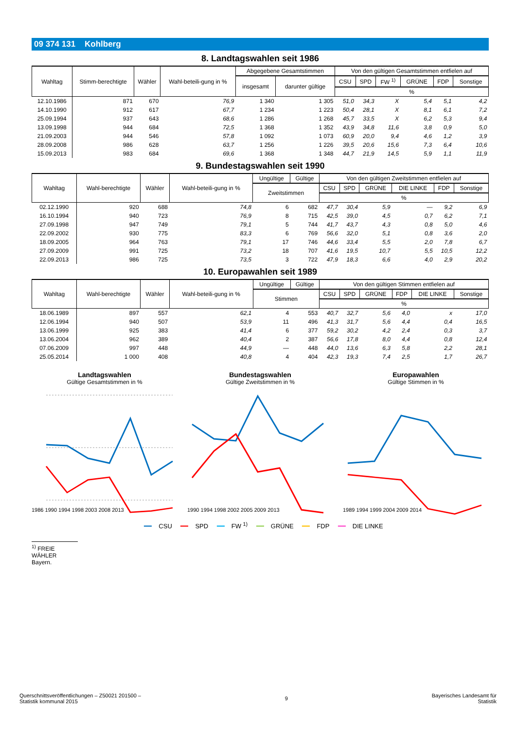09 374 131 Kohlberg
8. Landtagswahlen seit 1986
| Wahltag | Stimm-berechtigte | Wähler | Wahl-beteili-gung in % | Abgegebene Gesamtstimmen | | Von den gültigen Gesamtstimmen entfielen auf | | | | | |
| --- | --- | --- | --- | --- | --- | --- | --- | --- | --- | --- | --- |
| | | | | insgesamt | darunter gültige | CSU | SPD | FW <sup>1)</sup> | GRÜNE | FDP | Sonstige |
| | | | | | | % | | | | | |
| 12.10.1986 | 871 | 670 | 76,9 | 1 340 | 1 305 | 51,0 | 34,3 | X | 5,4 | 5,1 | 4,2 |
| 14.10.1990 | 912 | 617 | 67,7 | 1 234 | 1 223 | 50,4 | 28,1 | X | 8,1 | 6,1 | 7,2 |
| 25.09.1994 | 937 | 643 | 68,6 | 1 286 | 1 268 | 45,7 | 33,5 | X | 6,2 | 5,3 | 9,4 |
| 13.09.1998 | 944 | 684 | 72,5 | 1 368 | 1 352 | 43,9 | 34,8 | 11,6 | 3,8 | 0,9 | 5,0 |
| 21.09.2003 | 944 | 546 | 57,8 | 1 092 | 1 073 | 60,9 | 20,0 | 9,4 | 4,6 | 1,2 | 3,9 |
| 28.09.2008 | 986 | 628 | 63,7 | 1 256 | 1 226 | 39,5 | 20,6 | 15,6 | 7,3 | 6,4 | 10,6 |
| 15.09.2013 | 983 | 684 | 69,6 | 1 368 | 1 348 | 44,7 | 21,9 | 14,5 | 5,9 | 1,1 | 11,9 |
9. Bundestagswahlen seit 1990
| Wahltag | Wahl-berechtigte | Wähler | Wahl-beteili-gung in % | Ungültige | Gültige | Von den gültigen Zweitstimmen entfielen auf | | | | | |
| --- | --- | --- | --- | --- | --- | --- | --- | --- | --- | --- | --- |
| | | | | Zweitstimmen | | CSU | SPD | GRÜNE | DIE LINKE | FDP | Sonstige |
| | | | | | | % | | | | | |
| 02.12.1990 | 920 | 688 | 74,8 | 6 | 682 | 47,7 | 30,4 | 5,9 | — | 9,2 | 6,9 |
| 16.10.1994 | 940 | 723 | 76,9 | 8 | 715 | 42,5 | 39,0 | 4,5 | 0,7 | 6,2 | 7,1 |
| 27.09.1998 | 947 | 749 | 79,1 | 5 | 744 | 41,7 | 43,7 | 4,3 | 0,8 | 5,0 | 4,6 |
| 22.09.2002 | 930 | 775 | 83,3 | 6 | 769 | 56,6 | 32,0 | 5,1 | 0,8 | 3,6 | 2,0 |
| 18.09.2005 | 964 | 763 | 79,1 | 17 | 746 | 44,6 | 33,4 | 5,5 | 2,0 | 7,8 | 6,7 |
| 27.09.2009 | 991 | 725 | 73,2 | 18 | 707 | 41,6 | 19,5 | 10,7 | 5,5 | 10,5 | 12,2 |
| 22.09.2013 | 986 | 725 | 73,5 | 3 | 722 | 47,9 | 18,3 | 6,6 | 4,0 | 2,9 | 20,2 |
10. Europawahlen seit 1989
| Wahltag | Wahl-berechtigte | Wähler | Wahl-beteili-gung in % | Ungültige | Gültige | Von den gültigen Stimmen entfielen auf | | | | | |
| --- | --- | --- | --- | --- | --- | --- | --- | --- | --- | --- | --- |
| | | | | Stimmen | | CSU | SPD | GRÜNE | FDP | DIE LINKE | Sonstige |
| | | | | | | % | | | | | |
| 18.06.1989 | 897 | 557 | 62,1 | 4 | 553 | 40,7 | 32,7 | 5,6 | 4,0 | x | 17,0 |
| 12.06.1994 | 940 | 507 | 53,9 | 11 | 496 | 41,3 | 31,7 | 5,6 | 4,4 | 0,4 | 16,5 |
| 13.06.1999 | 925 | 383 | 41,4 | 6 | 377 | 59,2 | 30,2 | 4,2 | 2,4 | 0,3 | 3,7 |
| 13.06.2004 | 962 | 389 | 40,4 | 2 | 387 | 56,6 | 17,8 | 8,0 | 4,4 | 0,8 | 12,4 |
| 07.06.2009 | 997 | 448 | 44,9 | — | 448 | 44,0 | 13,6 | 6,3 | 5,8 | 2,2 | 28,1 |
| 25.05.2014 | 1 000 | 408 | 40,8 | 4 | 404 | 42,3 | 19,3 | 7,4 | 2,5 | 1,7 | 26,7 |
Landtagswahlen
Gültige Gesamtstimmen in %
1986 1990 1994 1998 2003 2008 2013
Bundestagswahlen
Gültige Zweitstimmen in %
1990 1994 1998 2002 2005 2009 2013
Europawahlen
Gültige Stimmen in %
1989 1994 1999 2004 2009 2014
━━ CSU ━━ SPD ━━ FW <sup>1)</sup> ━━ GRÜNE ━━ FDP ━━ DIE LINKE
<sup>1)</sup> FREIE WÄHLER Bayern.
Querschnittsveröffentlichungen – Z50021 201500 –
Statistik kommunal 2015
9 Bayerisches Landesamt für
Statistik